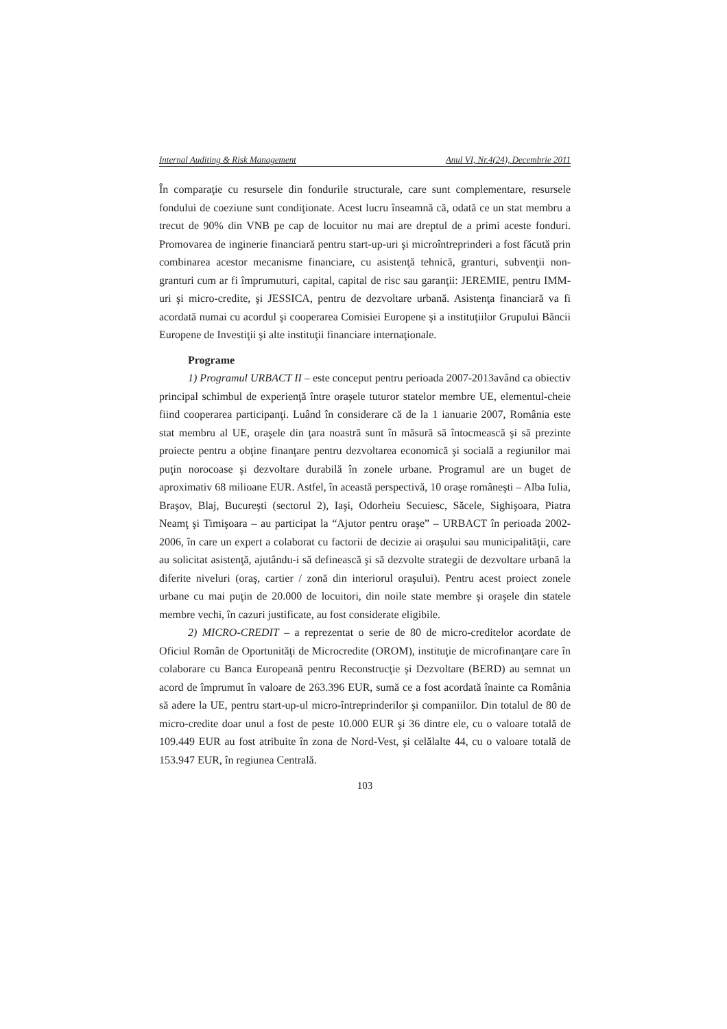Internal Auditing & Risk Management Anul VI, Nr.4(24), Decembrie 2011
În comparaţie cu resursele din fondurile structurale, care sunt complementare, resursele fondului de coeziune sunt condiţionate. Acest lucru înseamnă că, odată ce un stat membru a trecut de 90% din VNB pe cap de locuitor nu mai are dreptul de a primi aceste fonduri. Promovarea de inginerie financiară pentru start-up-uri şi microîntreprinderi a fost făcută prin combinarea acestor mecanisme financiare, cu asistenţă tehnică, granturi, subvenţii non-granturi cum ar fi împrumuturi, capital, capital de risc sau garanţii: JEREMIE, pentru IMM-uri şi micro-credite, şi JESSICA, pentru de dezvoltare urbană. Asistenţa financiară va fi acordată numai cu acordul şi cooperarea Comisiei Europene şi a instituţiilor Grupului Băncii Europene de Investiţii şi alte instituţii financiare internaţionale.
Programe
1) Programul URBACT II – este conceput pentru perioada 2007-2013având ca obiectiv principal schimbul de experienţă între oraşele tuturor statelor membre UE, elementul-cheie fiind cooperarea participanţi. Luând în considerare că de la 1 ianuarie 2007, România este stat membru al UE, oraşele din ţara noastră sunt în măsură să întocmească şi să prezinte proiecte pentru a obţine finanţare pentru dezvoltarea economică şi socială a regiunilor mai puţin norocoase şi dezvoltare durabilă în zonele urbane. Programul are un buget de aproximativ 68 milioane EUR. Astfel, în această perspectivă, 10 oraşe româneşti – Alba Iulia, Braşov, Blaj, Bucureşti (sectorul 2), Iaşi, Odorheiu Secuiesc, Săcele, Sighişoara, Piatra Neamţ şi Timişoara – au participat la “Ajutor pentru oraşe” – URBACT în perioada 2002-2006, în care un expert a colaborat cu factorii de decizie ai oraşului sau municipalităţii, care au solicitat asistenţă, ajutându-i să definească şi să dezvolte strategii de dezvoltare urbană la diferite niveluri (oraş, cartier / zonă din interiorul oraşului). Pentru acest proiect zonele urbane cu mai puţin de 20.000 de locuitori, din noile state membre şi oraşele din statele membre vechi, în cazuri justificate, au fost considerate eligibile.
2) MICRO-CREDIT – a reprezentat o serie de 80 de micro-creditelor acordate de Oficiul Român de Oportunităţi de Microcredite (OROM), instituţie de microfinanţare care în colaborare cu Banca Europeană pentru Reconstrucţie şi Dezvoltare (BERD) au semnat un acord de împrumut în valoare de 263.396 EUR, sumă ce a fost acordată înainte ca România să adere la UE, pentru start-up-ul micro-întreprinderilor şi companiilor. Din totalul de 80 de micro-credite doar unul a fost de peste 10.000 EUR şi 36 dintre ele, cu o valoare totală de 109.449 EUR au fost atribuite în zona de Nord-Vest, şi celălalte 44, cu o valoare totală de 153.947 EUR, în regiunea Centrală.
103